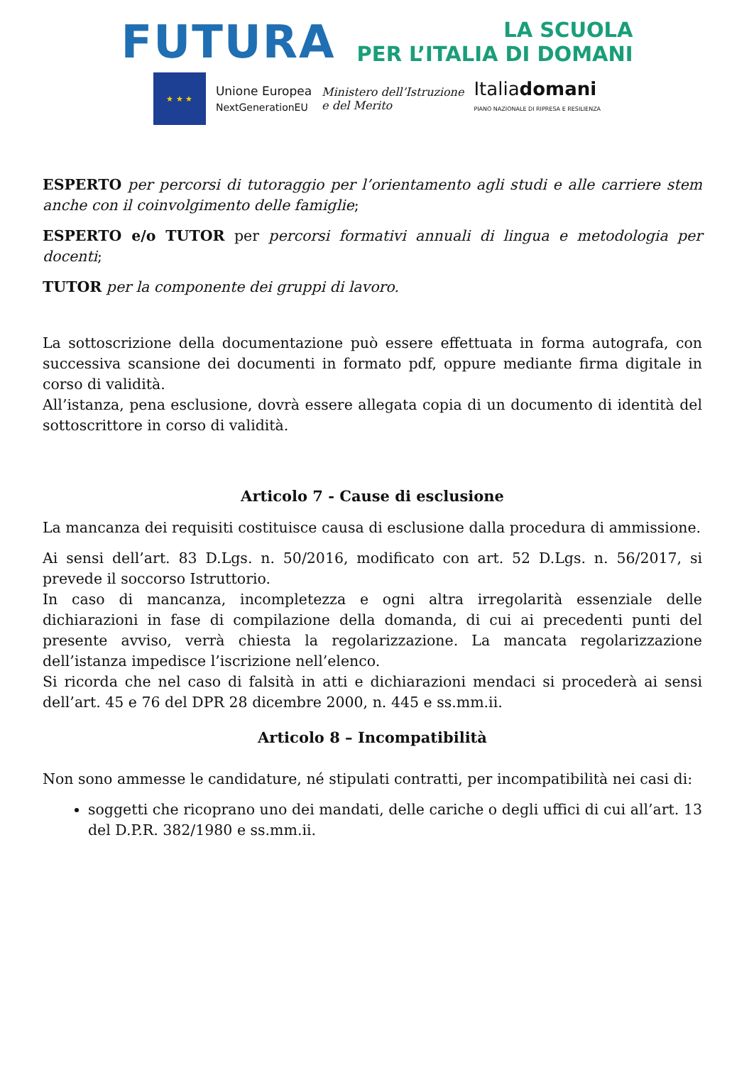FUTURA
LA SCUOLA
PER L’ITALIA DI DOMANI
★ ★ ★
Unione Europea
NextGenerationEU
Ministero dell’Istruzione
e del Merito
Italiadomani
PIANO NAZIONALE DI RIPRESA E RESILIENZA
ESPERTO per percorsi di tutoraggio per l’orientamento agli studi e alle carriere stem anche con il coinvolgimento delle famiglie;
ESPERTO e/o TUTOR per percorsi formativi annuali di lingua e metodologia per docenti;
TUTOR per la componente dei gruppi di lavoro.
La sottoscrizione della documentazione può essere effettuata in forma autografa, con successiva scansione dei documenti in formato pdf, oppure mediante firma digitale in corso di validità.
All’istanza, pena esclusione, dovrà essere allegata copia di un documento di identità del sottoscrittore in corso di validità.
Articolo 7 - Cause di esclusione
La mancanza dei requisiti costituisce causa di esclusione dalla procedura di ammissione.
Ai sensi dell’art. 83 D.Lgs. n. 50/2016, modificato con art. 52 D.Lgs. n. 56/2017, si prevede il soccorso Istruttorio.
In caso di mancanza, incompletezza e ogni altra irregolarità essenziale delle dichiarazioni in fase di compilazione della domanda, di cui ai precedenti punti del presente avviso, verrà chiesta la regolarizzazione. La mancata regolarizzazione dell’istanza impedisce l’iscrizione nell’elenco.
Si ricorda che nel caso di falsità in atti e dichiarazioni mendaci si procederà ai sensi dell’art. 45 e 76 del DPR 28 dicembre 2000, n. 445 e ss.mm.ii.
Articolo 8 – Incompatibilità
Non sono ammesse le candidature, né stipulati contratti, per incompatibilità nei casi di:
soggetti che ricoprano uno dei mandati, delle cariche o degli uffici di cui all’art. 13 del D.P.R. 382/1980 e ss.mm.ii.